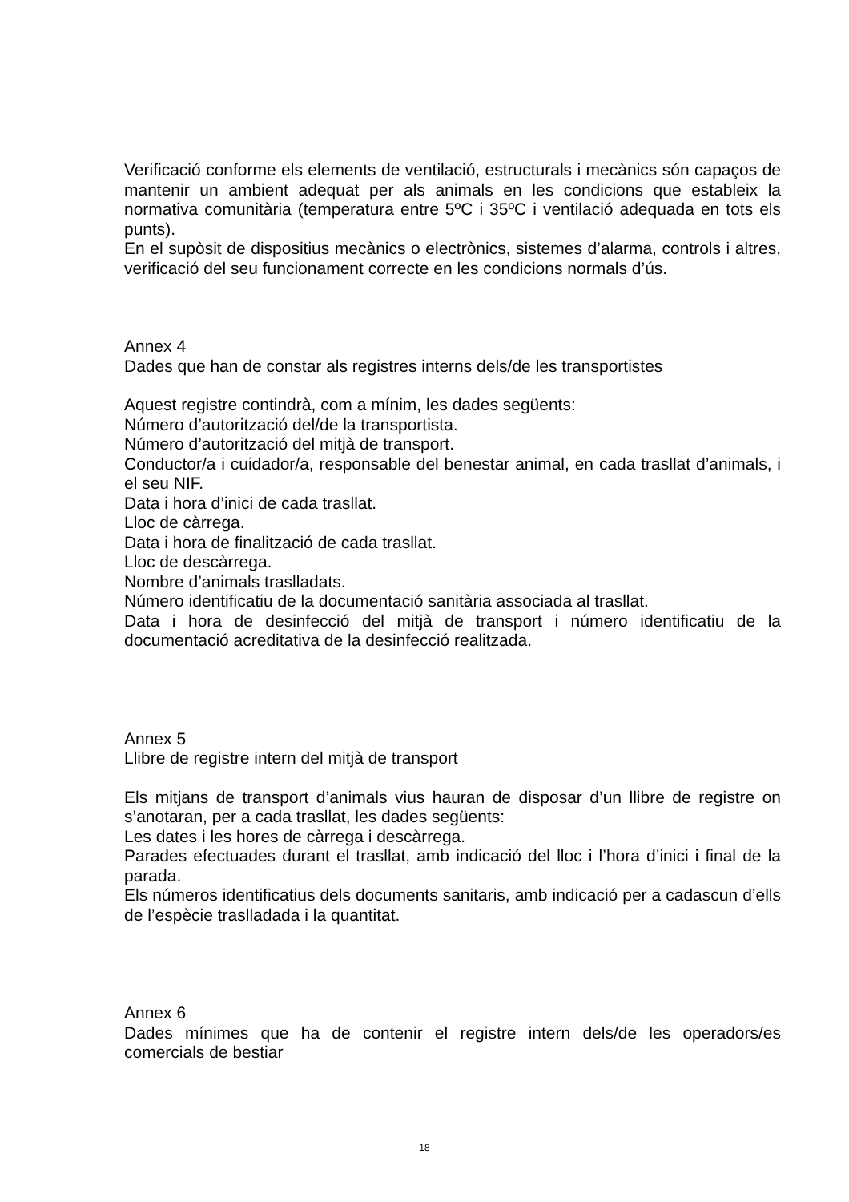Verificació conforme els elements de ventilació, estructurals i mecànics són capaços de mantenir un ambient adequat per als animals en les condicions que estableix la normativa comunitària (temperatura entre 5ºC i 35ºC i ventilació adequada en tots els punts).
En el supòsit de dispositius mecànics o electrònics, sistemes d’alarma, controls i altres, verificació del seu funcionament correcte en les condicions normals d’ús.
Annex 4
Dades que han de constar als registres interns dels/de les transportistes
Aquest registre contindrà, com a mínim, les dades següents:
Número d’autorització del/de la transportista.
Número d’autorització del mitjà de transport.
Conductor/a i cuidador/a, responsable del benestar animal, en cada trasllat d’animals, i el seu NIF.
Data i hora d’inici de cada trasllat.
Lloc de càrrega.
Data i hora de finalització de cada trasllat.
Lloc de descàrrega.
Nombre d’animals traslladats.
Número identificatiu de la documentació sanitària associada al trasllat.
Data i hora de desinfecció del mitjà de transport i número identificatiu de la documentació acreditativa de la desinfecció realitzada.
Annex 5
Llibre de registre intern del mitjà de transport
Els mitjans de transport d’animals vius hauran de disposar d’un llibre de registre on s’anotaran, per a cada trasllat, les dades següents:
Les dates i les hores de càrrega i descàrrega.
Parades efectuades durant el trasllat, amb indicació del lloc i l’hora d’inici i final de la parada.
Els números identificatius dels documents sanitaris, amb indicació per a cadascun d’ells de l’espècie traslladada i la quantitat.
Annex 6
Dades mínimes que ha de contenir el registre intern dels/de les operadors/es comercials de bestiar
18